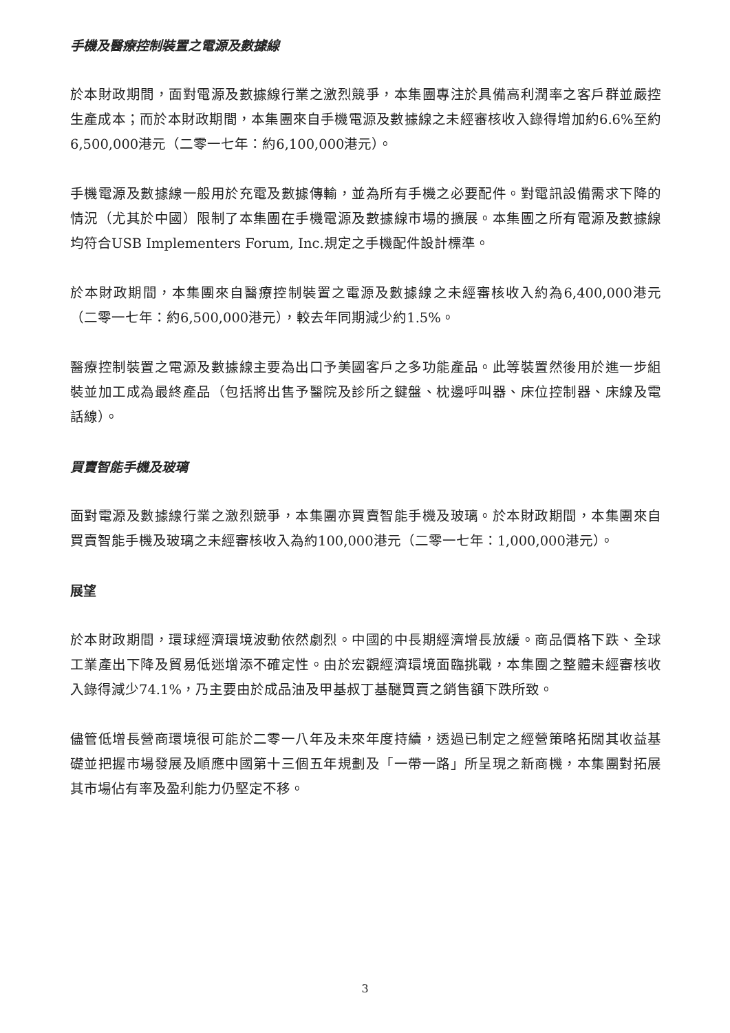手機及醫療控制裝置之電源及數據線
於本財政期間，面對電源及數據線行業之激烈競爭，本集團專注於具備高利潤率之客戶群並嚴控生產成本；而於本財政期間，本集團來自手機電源及數據線之未經審核收入錄得增加約6.6%至約6,500,000港元（二零一七年：約6,100,000港元）。
手機電源及數據線一般用於充電及數據傳輸，並為所有手機之必要配件。對電訊設備需求下降的情況（尤其於中國）限制了本集團在手機電源及數據線市場的擴展。本集團之所有電源及數據線均符合USB Implementers Forum, Inc.規定之手機配件設計標準。
於本財政期間，本集團來自醫療控制裝置之電源及數據線之未經審核收入約為6,400,000港元（二零一七年：約6,500,000港元），較去年同期減少約1.5%。
醫療控制裝置之電源及數據線主要為出口予美國客戶之多功能產品。此等裝置然後用於進一步組裝並加工成為最終產品（包括將出售予醫院及診所之鍵盤、枕邊呼叫器、床位控制器、床線及電話線）。
買賣智能手機及玻璃
面對電源及數據線行業之激烈競爭，本集團亦買賣智能手機及玻璃。於本財政期間，本集團來自買賣智能手機及玻璃之未經審核收入為約100,000港元（二零一七年：1,000,000港元）。
展望
於本財政期間，環球經濟環境波動依然劇烈。中國的中長期經濟增長放緩。商品價格下跌、全球工業產出下降及貿易低迷增添不確定性。由於宏觀經濟環境面臨挑戰，本集團之整體未經審核收入錄得減少74.1%，乃主要由於成品油及甲基叔丁基醚買賣之銷售額下跌所致。
儘管低增長營商環境很可能於二零一八年及未來年度持續，透過已制定之經營策略拓闊其收益基礎並把握市場發展及順應中國第十三個五年規劃及「一帶一路」所呈現之新商機，本集團對拓展其市場佔有率及盈利能力仍堅定不移。
3